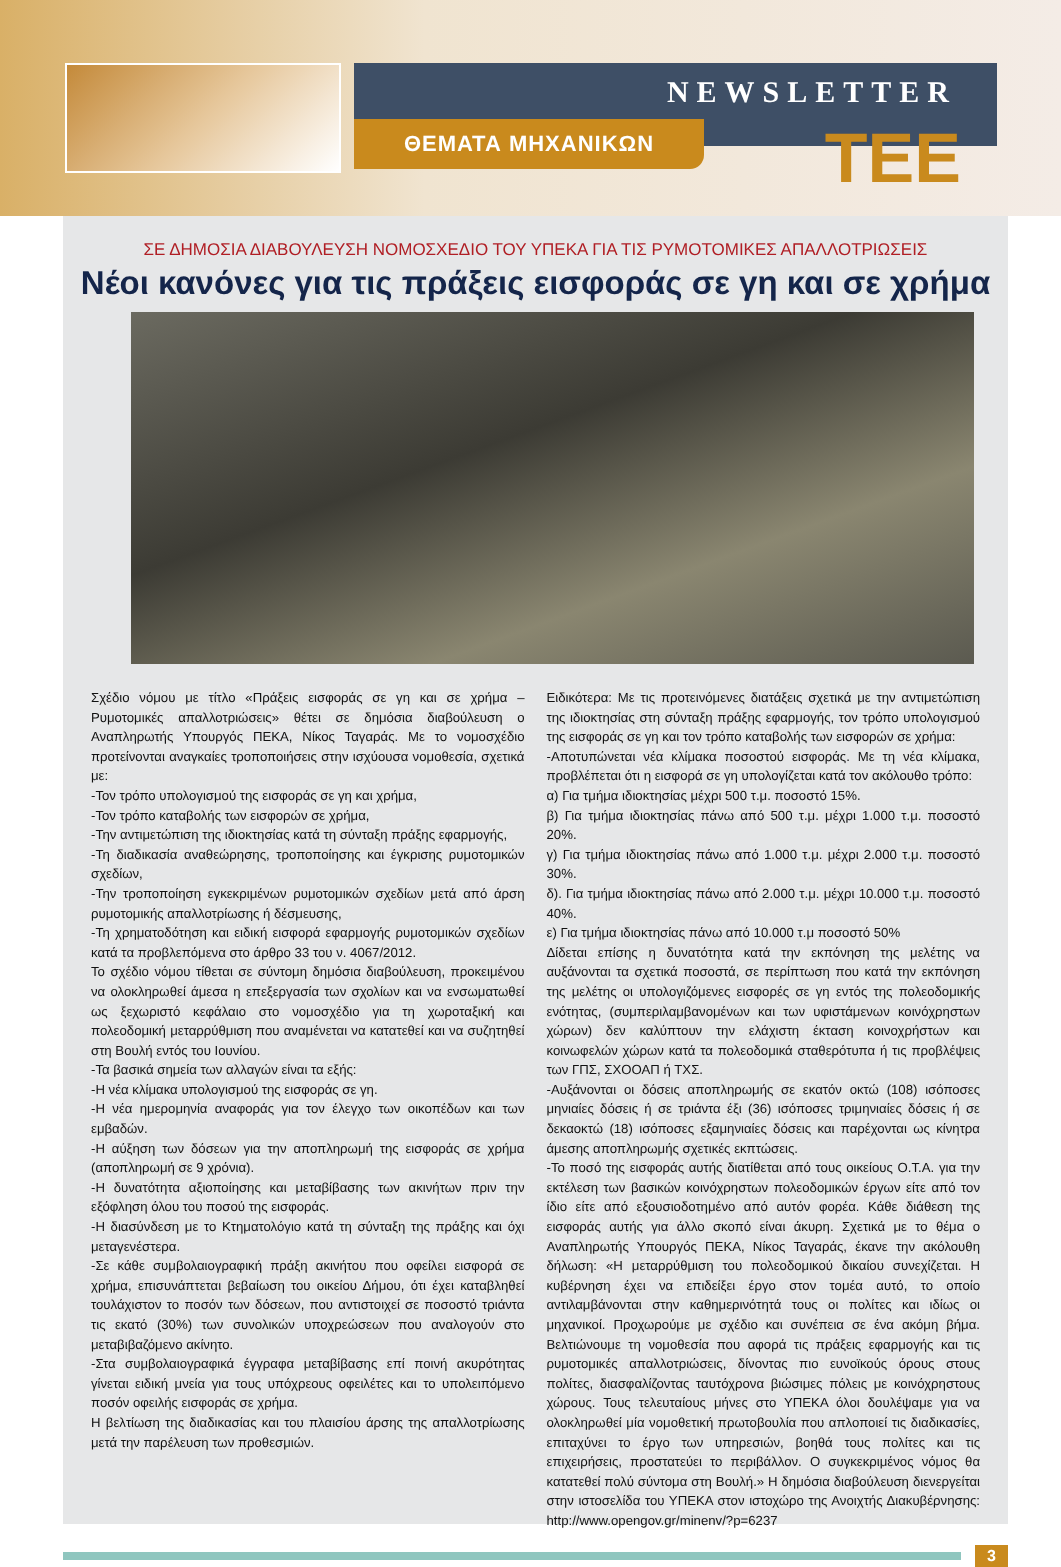NEWSLETTER
ΘΕΜΑΤΑ ΜΗΧΑΝΙΚΩΝ TEE
ΣΕ ΔΗΜΟΣΙΑ ΔΙΑΒΟΥΛΕΥΣΗ ΝΟΜΟΣΧΕΔΙΟ ΤΟΥ ΥΠΕΚΑ ΓΙΑ ΤΙΣ ΡΥΜΟΤΟΜΙΚΕΣ ΑΠΑΛΛΟΤΡΙΩΣΕΙΣ
Νέοι κανόνες για τις πράξεις εισφοράς σε γη και σε χρήμα
Σχέδιο νόμου με τίτλο «Πράξεις εισφοράς σε γη και σε χρήμα – Ρυμοτομικές απαλλοτριώσεις» θέτει σε δημόσια διαβούλευση ο Αναπληρωτής Υπουργός ΠΕΚΑ, Νίκος Ταγαράς. Με το νομοσχέδιο προτείνονται αναγκαίες τροποποιήσεις στην ισχύουσα νομοθεσία, σχετικά με:
-Τον τρόπο υπολογισμού της εισφοράς σε γη και χρήμα,
-Τον τρόπο καταβολής των εισφορών σε χρήμα,
-Την αντιμετώπιση της ιδιοκτησίας κατά τη σύνταξη πράξης εφαρμογής,
-Τη διαδικασία αναθεώρησης, τροποποίησης και έγκρισης ρυμοτομικών σχεδίων,
-Την τροποποίηση εγκεκριμένων ρυμοτομικών σχεδίων μετά από άρση ρυμοτομικής απαλλοτρίωσης ή δέσμευσης,
-Τη χρηματοδότηση και ειδική εισφορά εφαρμογής ρυμοτομικών σχεδίων κατά τα προβλεπόμενα στο άρθρο 33 του ν. 4067/2012.
Το σχέδιο νόμου τίθεται σε σύντομη δημόσια διαβούλευση, προκειμένου να ολοκληρωθεί άμεσα η επεξεργασία των σχολίων και να ενσωματωθεί ως ξεχωριστό κεφάλαιο στο νομοσχέδιο για τη χωροταξική και πολεοδομική μεταρρύθμιση που αναμένεται να κατατεθεί και να συζητηθεί στη Βουλή εντός του Ιουνίου.
-Τα βασικά σημεία των αλλαγών είναι τα εξής:
-Η νέα κλίμακα υπολογισμού της εισφοράς σε γη.
-Η νέα ημερομηνία αναφοράς για τον έλεγχο των οικοπέδων και των εμβαδών.
-Η αύξηση των δόσεων για την αποπληρωμή της εισφοράς σε χρήμα (αποπληρωμή σε 9 χρόνια).
-Η δυνατότητα αξιοποίησης και μεταβίβασης των ακινήτων πριν την εξόφληση όλου του ποσού της εισφοράς.
-Η διασύνδεση με το Κτηματολόγιο κατά τη σύνταξη της πράξης και όχι μεταγενέστερα.
-Σε κάθε συμβολαιογραφική πράξη ακινήτου που οφείλει εισφορά σε χρήμα, επισυνάπτεται βεβαίωση του οικείου Δήμου, ότι έχει καταβληθεί τουλάχιστον το ποσόν των δόσεων, που αντιστοιχεί σε ποσοστό τριάντα τις εκατό (30%) των συνολικών υποχρεώσεων που αναλογούν στο μεταβιβαζόμενο ακίνητο.
-Στα συμβολαιογραφικά έγγραφα μεταβίβασης επί ποινή ακυρότητας γίνεται ειδική μνεία για τους υπόχρεους οφειλέτες και το υπολειπόμενο ποσόν οφειλής εισφοράς σε χρήμα.
Η βελτίωση της διαδικασίας και του πλαισίου άρσης της απαλλοτρίωσης μετά την παρέλευση των προθεσμιών.
Ειδικότερα: Με τις προτεινόμενες διατάξεις σχετικά με την αντιμετώπιση της ιδιοκτησίας στη σύνταξη πράξης εφαρμογής, τον τρόπο υπολογισμού της εισφοράς σε γη και τον τρόπο καταβολής των εισφορών σε χρήμα:
-Αποτυπώνεται νέα κλίμακα ποσοστού εισφοράς. Με τη νέα κλίμακα, προβλέπεται ότι η εισφορά σε γη υπολογίζεται κατά τον ακόλουθο τρόπο:
α) Για τμήμα ιδιοκτησίας μέχρι 500 τ.μ. ποσοστό 15%.
β) Για τμήμα ιδιοκτησίας πάνω από 500 τ.μ. μέχρι 1.000 τ.μ. ποσοστό 20%.
γ) Για τμήμα ιδιοκτησίας πάνω από 1.000 τ.μ. μέχρι 2.000 τ.μ. ποσοστό 30%.
δ). Για τμήμα ιδιοκτησίας πάνω από 2.000 τ.μ. μέχρι 10.000 τ.μ. ποσοστό 40%.
ε) Για τμήμα ιδιοκτησίας πάνω από 10.000 τ.μ ποσοστό 50%
Δίδεται επίσης η δυνατότητα κατά την εκπόνηση της μελέτης να αυξάνονται τα σχετικά ποσοστά, σε περίπτωση που κατά την εκπόνηση της μελέτης οι υπολογιζόμενες εισφορές σε γη εντός της πολεοδομικής ενότητας, (συμπεριλαμβανομένων και των υφιστάμενων κοινόχρηστων χώρων) δεν καλύπτουν την ελάχιστη έκταση κοινοχρήστων και κοινωφελών χώρων κατά τα πολεοδομικά σταθερότυπα ή τις προβλέψεις των ΓΠΣ, ΣΧΟΟΑΠ ή ΤΧΣ.
-Αυξάνονται οι δόσεις αποπληρωμής σε εκατόν οκτώ (108) ισόποσες μηνιαίες δόσεις ή σε τριάντα έξι (36) ισόποσες τριμηνιαίες δόσεις ή σε δεκαοκτώ (18) ισόποσες εξαμηνιαίες δόσεις και παρέχονται ως κίνητρα άμεσης αποπληρωμής σχετικές εκπτώσεις.
-Το ποσό της εισφοράς αυτής διατίθεται από τους οικείους Ο.Τ.Α. για την εκτέλεση των βασικών κοινόχρηστων πολεοδομικών έργων είτε από τον ίδιο είτε από εξουσιοδοτημένο από αυτόν φορέα. Κάθε διάθεση της εισφοράς αυτής για άλλο σκοπό είναι άκυρη. Σχετικά με το θέμα ο Αναπληρωτής Υπουργός ΠΕΚΑ, Νίκος Ταγαράς, έκανε την ακόλουθη δήλωση: «Η μεταρρύθμιση του πολεοδομικού δικαίου συνεχίζεται. Η κυβέρνηση έχει να επιδείξει έργο στον τομέα αυτό, το οποίο αντιλαμβάνονται στην καθημερινότητά τους οι πολίτες και ιδίως οι μηχανικοί. Προχωρούμε με σχέδιο και συνέπεια σε ένα ακόμη βήμα. Βελτιώνουμε τη νομοθεσία που αφορά τις πράξεις εφαρμογής και τις ρυμοτομικές απαλλοτριώσεις, δίνοντας πιο ευνοϊκούς όρους στους πολίτες, διασφαλίζοντας ταυτόχρονα βιώσιμες πόλεις με κοινόχρηστους χώρους. Τους τελευταίους μήνες στο ΥΠΕΚΑ όλοι δουλέψαμε για να ολοκληρωθεί μία νομοθετική πρωτοβουλία που απλοποιεί τις διαδικασίες, επιταχύνει το έργο των υπηρεσιών, βοηθά τους πολίτες και τις επιχειρήσεις, προστατεύει το περιβάλλον. Ο συγκεκριμένος νόμος θα κατατεθεί πολύ σύντομα στη Βουλή.» Η δημόσια διαβούλευση διενεργείται στην ιστοσελίδα του ΥΠΕΚΑ στον ιστοχώρο της Ανοιχτής Διακυβέρνησης: http://www.opengov.gr/minenv/?p=6237
3